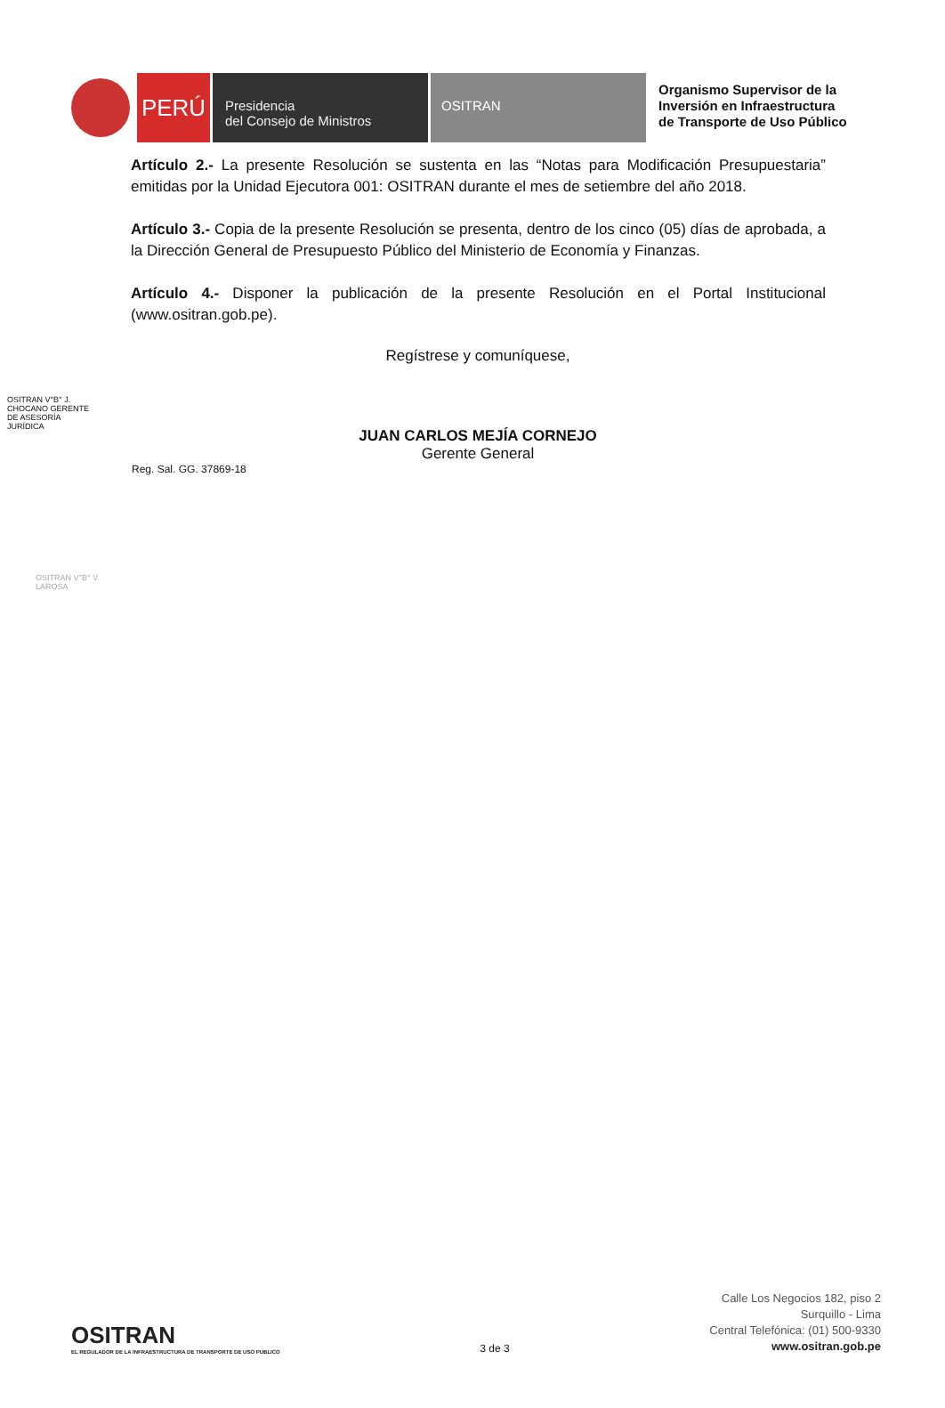PERÚ
Presidencia
del Consejo de Ministros
OSITRAN
Organismo Supervisor de la
Inversión en Infraestructura
de Transporte de Uso Público
Artículo 2.- La presente Resolución se sustenta en las “Notas para Modificación Presupuestaria” emitidas por la Unidad Ejecutora 001: OSITRAN durante el mes de setiembre del año 2018.
Artículo 3.- Copia de la presente Resolución se presenta, dentro de los cinco (05) días de aprobada, a la Dirección General de Presupuesto Público del Ministerio de Economía y Finanzas.
Artículo 4.- Disponer la publicación de la presente Resolución en el Portal Institucional (www.ositran.gob.pe).
Regístrese y comuníquese,
JUAN CARLOS MEJÍA CORNEJO
Gerente General
Reg. Sal. GG. 37869-18
OSITRAN V°B° J. CHOCANO GERENTE DE ASESORÍA JURÍDICA
OSITRAN V°B° V. LAROSA
OSITRAN
EL REGULADOR DE LA INFRAESTRUCTURA DE TRANSPORTE DE USO PÚBLICO
3 de 3
Calle Los Negocios 182, piso 2
Surquillo - Lima
Central Telefónica: (01) 500-9330
www.ositran.gob.pe